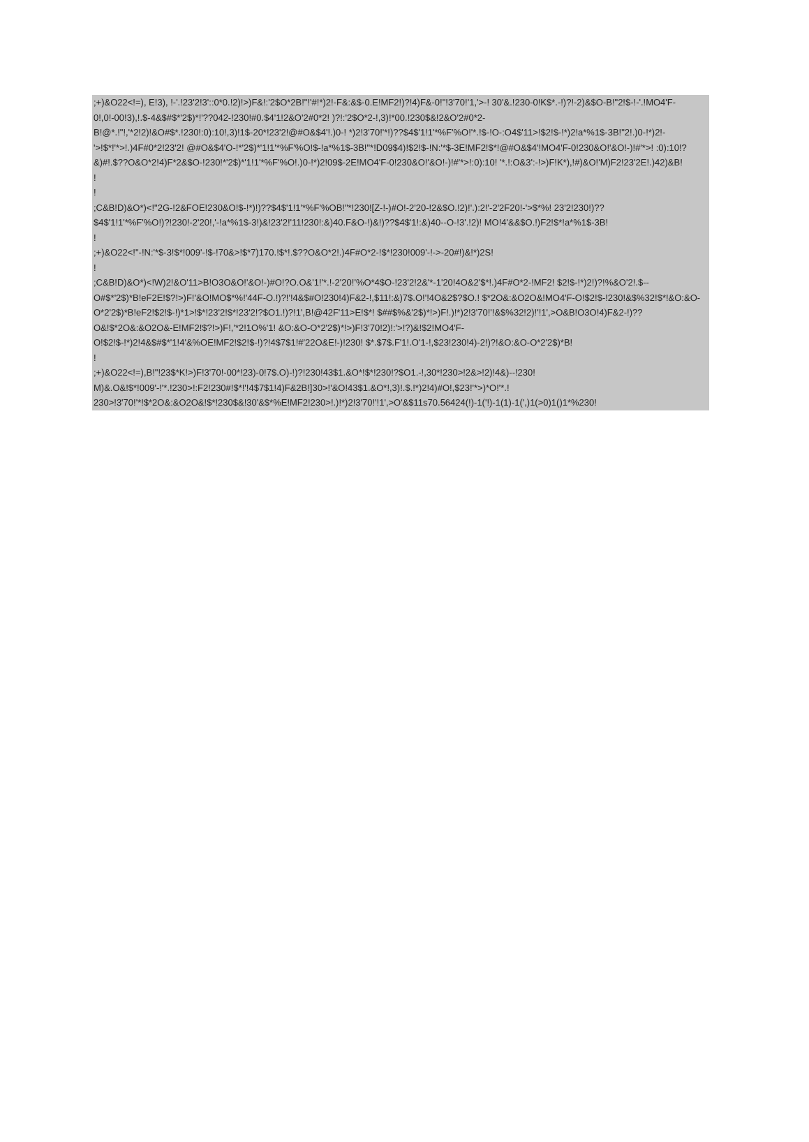;+)&O22<!=), E!3), !-'.!23'2!3'::0*0.!2)!>)F&!:'2$O*2B!"!'#!*)2!-F&:&$-0.E!MF2!)?!4)F&-0!"!3'70!'1,'>-! 30'&.!230-0!K$*.-!)?!-2)&$O-B!"2!$-!-'.!MO4'F-0!,0!-00!3),!.$-4&$#$*'2$)*!'??042-!230!#0.$4'1!2&O'2#0*2! )?!:'2$O*2-!,3)!*00.!230$&!2&O'2#0*2-B!@*.!"!,'*2!2)!&O#$*.!230!:0):10!,3)!1$-20*!23'2!@#O&$4'!.)0-! *)2!3'70!'*!)??$4$'1!1'*%F'%O!'*.!$-!O-:O4$'11>!$2!$-!*)2!a*%1$-3B!"2!.)0-!*)2!-'>!$*!'*>!.)4F#0*2!23'2! @#O&$4'O-!*'2$)*'1!1'*%F'%O!$-!a*%1$-3B!"*!D09$4)!$2!$-!N:'*$-3E!MF2!$*!@#O&$4'!MO4'F-0!230&O!'&O!-)!#'*>! :0):10!?&)#!.$??O&O*2!4)F*2&$O-!230!*'2$)*'1!1'*%F'%O!.)0-!*)2!09$-2E!MO4'F-0!230&O!'&O!-)!#'*>!:0):10! '*.!:O&3':-!>)F!K*),!#)&O!'M)F2!23'2E!.)42)&B!
!
!
;C&B!D)&O*)<!"2G-!2&FOE!230&O!$-!*)!)??$4$'1!1'*%F'%OB!"*!230![Z-!-)#O!-2'20-!2&$O.!2)!'.):2!'-2'2F20!-'>$*%! 23'2!230!)??$4$'1!1'*%F'%O!)?!230!-2'20!,'-!a*%1$-3!)&!23'2!'11!230!:&)40.F&O-!)&!)??$4$'1!:&)40--O-!3'.!2)! MO!4'&&$O.!)F2!$*!a*%1$-3B!
!
;+)&O22<!"-!N:'*$-3!$*!009'-!$-!70&>!$*7)170.!$*!.$??O&O*2!.)4F#O*2-!$*!230!009'-!->-20#!)&!*)2S!
!
;C&B!D)&O*)<!W)2!&O'11>B!O3O&O!'&O!-)#O!?O.O&'1!'*.!-2'20!'%O*4$O-!23'2!2&'*-1'20!4O&2'$*!.)4F#O*2-!MF2! $2!$-!*)2!)?!%&O'2!.$--O#$*'2$)*B!eF2E!$?!>)F!'&O!MO$*%!'44F-O.!)?!'!4&$#O!230!4)F&2-!,$11!:&)7$.O!'!4O&2$?$O.! $*2O&:&O2O&!MO4'F-O!$2!$-!230!&$%32!$*!&O:&O-O*2'2$)*B!eF2!$2!$-!)*1>!$*!23'2!$*!23'2!?$O1.!)?!1',B!@42F'11>E!$*! $##$%&'2$)*!>)F!.)!*)2!3'70!'!&$%32!2)!'!1',>O&B!O3O!4)F&2-!)??O&!$*2O&:&O2O&-E!MF2!$?!>)F!,'*2!1O%'1! &O:&O-O*2'2$)*!>)F!3'70!2)!:'>!?)&!$2!MO4'F-O!$2!$-!*)2!4&$#$*'1!4'&%OE!MF2!$2!$-!)?!4$7$1!#'22O&E!-)!230! $*.$7$.F'1!.O'1-!,$23!230!4)-2!)?!&O:&O-O*2'2$)*B!
!
;+)&O22<!=),B!"!23$*K!>)F!3'70!-00*!23)-0!7$.O)-!)?!230!43$1.&O*!$*!230!?$O1.-!,30*!230>!2&>!2)!4&)--!230! M)&.O&!$*!009'-!'*.!230>!:F2!230#!$*!'!4$7$1!4)F&2B!]30>!'&O!43$1.&O*!,3)!.$.!*)2!4)#O!,$23!'*>)*O!'*.! 230>!3'70!'*!$*2O&:&O2O&!$*!230$&!30'&$*%E!MF2!230>!.)!*)2!3'70!'!1',>O'&$11s70.56424(!)-1('!)-1(1)-1(',)1(>0)1()1*%230!